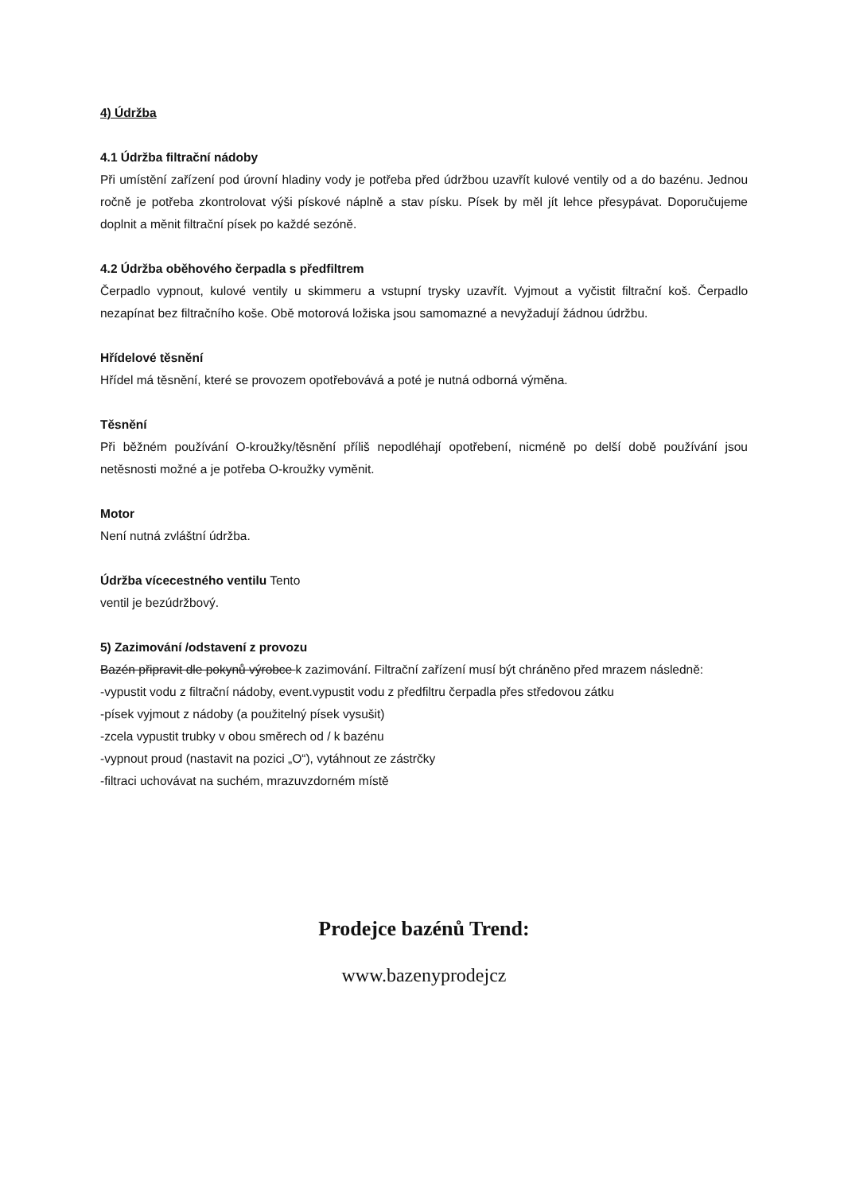4) Údržba
4.1 Údržba filtrační nádoby
Při umístění zařízení pod úrovní hladiny vody je potřeba před údržbou uzavřít kulové ventily od a do bazénu. Jednou ročně je potřeba zkontrolovat výši pískové náplně a stav písku. Písek by měl jít lehce přesypávat. Doporučujeme doplnit a měnit filtrační písek po každé sezóně.
4.2 Údržba oběhového čerpadla s předfiltrem
Čerpadlo vypnout, kulové ventily u skimmeru a vstupní trysky uzavřít. Vyjmout a vyčistit filtrační koš. Čerpadlo nezapínat bez filtračního koše. Obě motorová ložiska jsou samomazné a nevyžadují žádnou údržbu.
Hřídelové těsnění
Hřídel má těsnění, které se provozem opotřebovává a poté je nutná odborná výměna.
Těsnění
Při běžném používání O-kroužky/těsnění příliš nepodléhají opotřebení, nicméně po delší době používání jsou netěsnosti možné a je potřeba O-kroužky vyměnit.
Motor
Není nutná zvláštní údržba.
Údržba vícecestného ventilu Tento
ventil je bezúdržbový.
5) Zazimování /odstavení z provozu
Bazén připravit dle pokynů výrobce k zazimování. Filtrační zařízení musí být chráněno před mrazem následně:
-vypustit vodu z filtrační nádoby, event.vypustit vodu z předfiltru čerpadla přes středovou zátku
-písek vyjmout z nádoby (a použitelný písek vysušit)
-zcela vypustit trubky v obou směrech od / k bazénu
-vypnout proud (nastavit na pozici „O“), vytáhnout ze zástrčky
-filtraci uchovávat na suchém, mrazuvzdorném místě
Prodejce bazénů Trend:
www.bazenyprodejcz